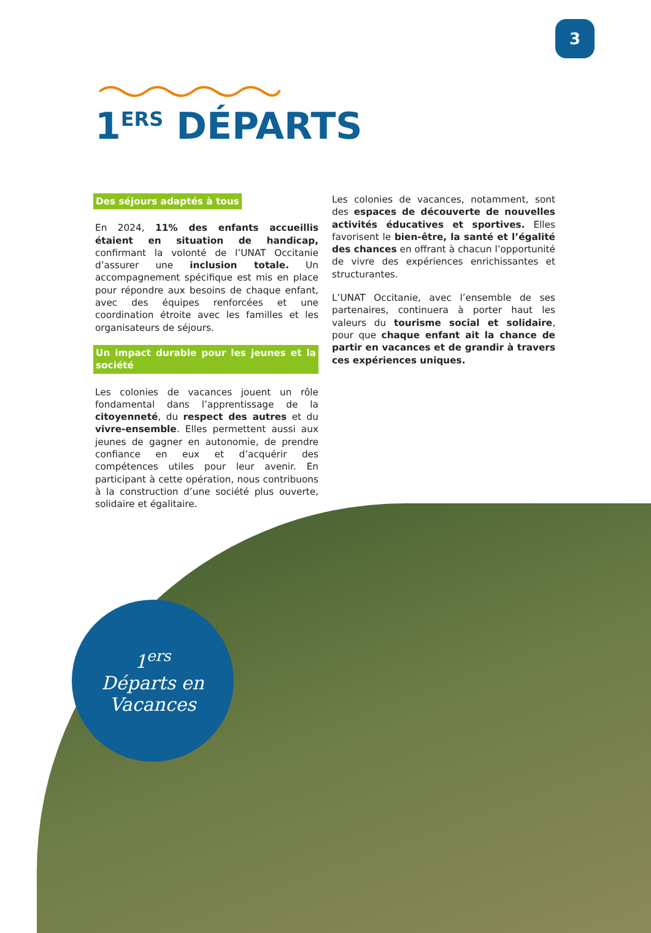3
1<sup>ERS</sup> DÉPARTS
Des séjours adaptés à tous
En 2024, 11% des enfants accueillis étaient en situation de handicap, confirmant la volonté de l’UNAT Occitanie d’assurer une inclusion totale. Un accompagnement spécifique est mis en place pour répondre aux besoins de chaque enfant, avec des équipes renforcées et une coordination étroite avec les familles et les organisateurs de séjours.
Un impact durable pour les jeunes et la société
Les colonies de vacances jouent un rôle fondamental dans l’apprentissage de la citoyenneté, du respect des autres et du vivre-ensemble. Elles permettent aussi aux jeunes de gagner en autonomie, de prendre confiance en eux et d’acquérir des compétences utiles pour leur avenir. En participant à cette opération, nous contribuons à la construction d’une société plus ouverte, solidaire et égalitaire.
Les colonies de vacances, notamment, sont des espaces de découverte de nouvelles activités éducatives et sportives. Elles favorisent le bien-être, la santé et l’égalité des chances en offrant à chacun l’opportunité de vivre des expériences enrichissantes et structurantes.
L’UNAT Occitanie, avec l’ensemble de ses partenaires, continuera à porter haut les valeurs du tourisme social et solidaire, pour que chaque enfant ait la chance de partir en vacances et de grandir à travers ces expériences uniques.
1<sup>ers</sup>
Départs en
Vacances